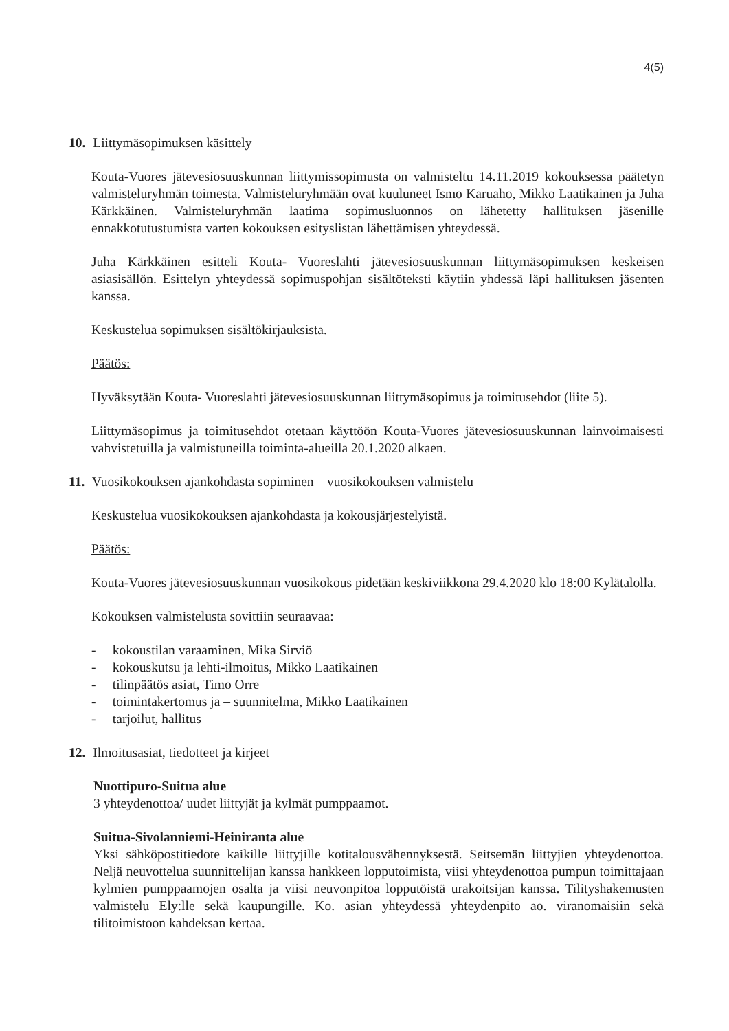4(5)
10. Liittymäsopimuksen käsittely
Kouta-Vuores jätevesiosuuskunnan liittymissopimusta on valmisteltu 14.11.2019 kokouksessa päätetyn valmisteluryhmän toimesta. Valmisteluryhmään ovat kuuluneet Ismo Karuaho, Mikko Laatikainen ja Juha Kärkkäinen. Valmisteluryhmän laatima sopimusluonnos on lähetetty hallituksen jäsenille ennakkotutustumista varten kokouksen esityslistan lähettämisen yhteydessä.
Juha Kärkkäinen esitteli Kouta- Vuoreslahti jätevesiosuuskunnan liittymäsopimuksen keskeisen asiasisällön. Esittelyn yhteydessä sopimuspohjan sisältöteksti käytiin yhdessä läpi hallituksen jäsenten kanssa.
Keskustelua sopimuksen sisältökirjauksista.
Päätös:
Hyväksytään Kouta- Vuoreslahti jätevesiosuuskunnan liittymäsopimus ja toimitusehdot (liite 5).
Liittymäsopimus ja toimitusehdot otetaan käyttöön Kouta-Vuores jätevesiosuuskunnan lainvoimaisesti vahvistetuilla ja valmistuneilla toiminta-alueilla 20.1.2020 alkaen.
11. Vuosikokouksen ajankohdasta sopiminen – vuosikokouksen valmistelu
Keskustelua vuosikokouksen ajankohdasta ja kokousjärjestelyistä.
Päätös:
Kouta-Vuores jätevesiosuuskunnan vuosikokous pidetään keskiviikkona 29.4.2020 klo 18:00 Kylätalolla.
Kokouksen valmistelusta sovittiin seuraavaa:
- kokoustilan varaaminen, Mika Sirviö
- kokouskutsu ja lehti-ilmoitus, Mikko Laatikainen
- tilinpäätös asiat, Timo Orre
- toimintakertomus ja – suunnitelma, Mikko Laatikainen
- tarjoilut, hallitus
12. Ilmoitusasiat, tiedotteet ja kirjeet
Nuottipuro-Suitua alue
3 yhteydenottoa/ uudet liittyjät ja kylmät pumppaamot.
Suitua-Sivolanniemi-Heiniranta alue
Yksi sähköpostitiedote kaikille liittyjille kotitalousvähennyksestä. Seitsemän liittyjien yhteydenottoa. Neljä neuvottelua suunnittelijan kanssa hankkeen lopputoimista, viisi yhteydenottoa pumpun toimittajaan kylmien pumppaamojen osalta ja viisi neuvonpitoa lopputöistä urakoitsijan kanssa. Tilityshakemusten valmistelu Ely:lle sekä kaupungille. Ko. asian yhteydessä yhteydenpito ao. viranomaisiin sekä tilitoimistoon kahdeksan kertaa.